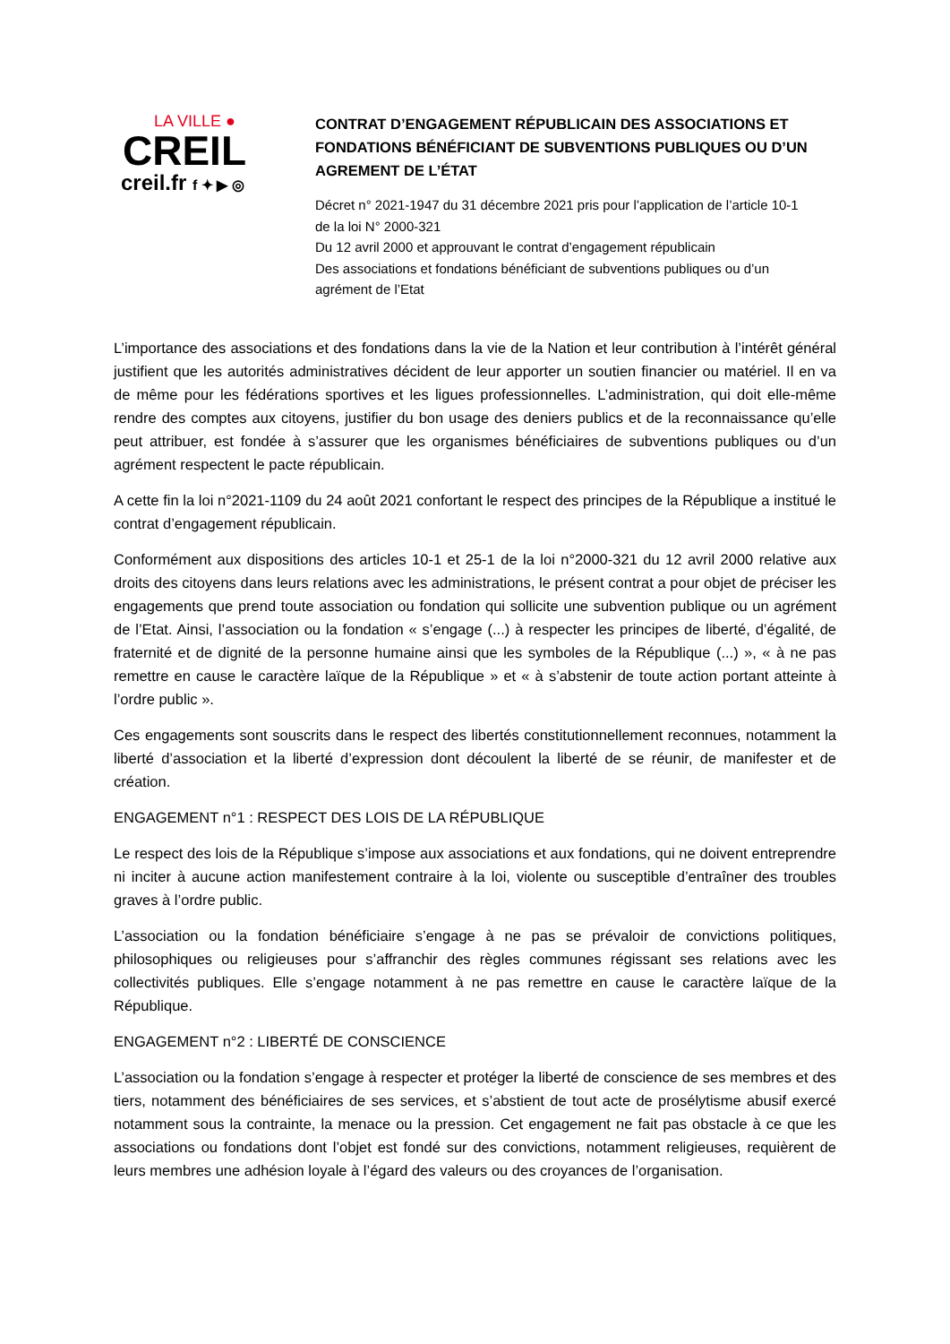LA VILLE ●
CREIL
creil.fr f ✦ ▶ ◎
CONTRAT D’ENGAGEMENT RÉPUBLICAIN DES ASSOCIATIONS ET FONDATIONS BÉNÉFICIANT DE SUBVENTIONS PUBLIQUES OU D’UN AGREMENT DE L’ÉTAT
Décret n° 2021-1947 du 31 décembre 2021 pris pour l’application de l’article 10-1 de la loi N° 2000-321
Du 12 avril 2000 et approuvant le contrat d’engagement républicain
Des associations et fondations bénéficiant de subventions publiques ou d’un agrément de l’Etat
L’importance des associations et des fondations dans la vie de la Nation et leur contribution à l’intérêt général justifient que les autorités administratives décident de leur apporter un soutien financier ou matériel. Il en va de même pour les fédérations sportives et les ligues professionnelles. L’administration, qui doit elle-même rendre des comptes aux citoyens, justifier du bon usage des deniers publics et de la reconnaissance qu’elle peut attribuer, est fondée à s’assurer que les organismes bénéficiaires de subventions publiques ou d’un agrément respectent le pacte républicain.
A cette fin la loi n°2021-1109 du 24 août 2021 confortant le respect des principes de la République a institué le contrat d’engagement républicain.
Conformément aux dispositions des articles 10-1 et 25-1 de la loi n°2000-321 du 12 avril 2000 relative aux droits des citoyens dans leurs relations avec les administrations, le présent contrat a pour objet de préciser les engagements que prend toute association ou fondation qui sollicite une subvention publique ou un agrément de l’Etat. Ainsi, l’association ou la fondation « s’engage (...) à respecter les principes de liberté, d’égalité, de fraternité et de dignité de la personne humaine ainsi que les symboles de la République (...) », « à ne pas remettre en cause le caractère laïque de la République » et « à s’abstenir de toute action portant atteinte à l’ordre public ».
Ces engagements sont souscrits dans le respect des libertés constitutionnellement reconnues, notamment la liberté d’association et la liberté d’expression dont découlent la liberté de se réunir, de manifester et de création.
ENGAGEMENT n°1 : RESPECT DES LOIS DE LA RÉPUBLIQUE
Le respect des lois de la République s’impose aux associations et aux fondations, qui ne doivent entreprendre ni inciter à aucune action manifestement contraire à la loi, violente ou susceptible d’entraîner des troubles graves à l’ordre public.
L’association ou la fondation bénéficiaire s’engage à ne pas se prévaloir de convictions politiques, philosophiques ou religieuses pour s’affranchir des règles communes régissant ses relations avec les collectivités publiques. Elle s’engage notamment à ne pas remettre en cause le caractère laïque de la République.
ENGAGEMENT n°2 : LIBERTÉ DE CONSCIENCE
L’association ou la fondation s’engage à respecter et protéger la liberté de conscience de ses membres et des tiers, notamment des bénéficiaires de ses services, et s’abstient de tout acte de prosélytisme abusif exercé notamment sous la contrainte, la menace ou la pression. Cet engagement ne fait pas obstacle à ce que les associations ou fondations dont l’objet est fondé sur des convictions, notamment religieuses, requièrent de leurs membres une adhésion loyale à l’égard des valeurs ou des croyances de l’organisation.